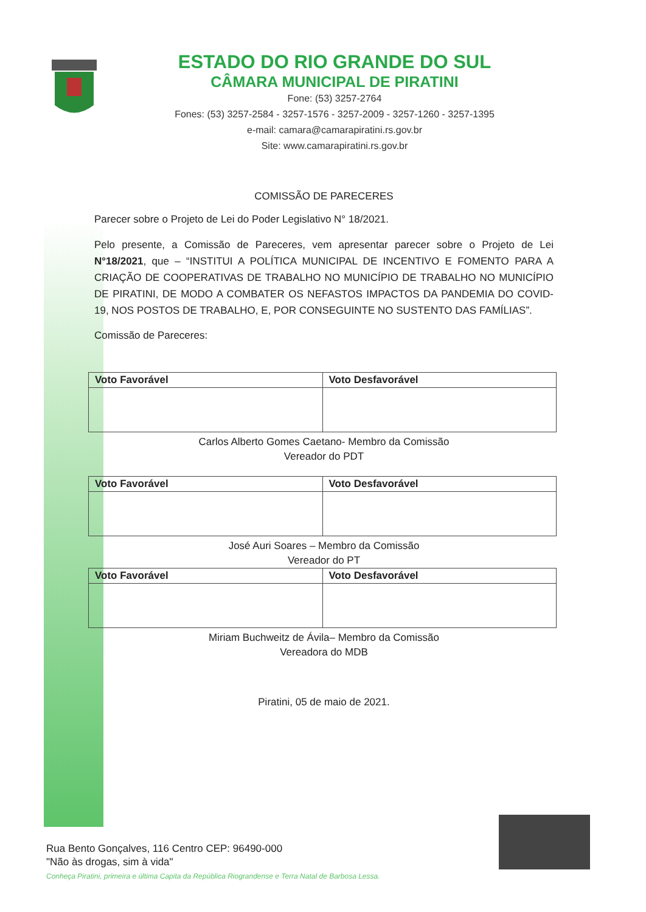ESTADO DO RIO GRANDE DO SUL
CÂMARA MUNICIPAL DE PIRATINI
Fone: (53) 3257-2764
Fones: (53) 3257-2584 - 3257-1576 - 3257-2009 - 3257-1260 - 3257-1395
e-mail: camara@camarapiratini.rs.gov.br
Site: www.camarapiratini.rs.gov.br
COMISSÃO DE PARECERES
Parecer sobre o Projeto de Lei do Poder Legislativo N° 18/2021.
Pelo presente, a Comissão de Pareceres, vem apresentar parecer sobre o Projeto de Lei N°18/2021, que – “INSTITUI A POLÍTICA MUNICIPAL DE INCENTIVO E FOMENTO PARA A CRIAÇÃO DE COOPERATIVAS DE TRABALHO NO MUNICÍPIO DE TRABALHO NO MUNICÍPIO DE PIRATINI, DE MODO A COMBATER OS NEFASTOS IMPACTOS DA PANDEMIA DO COVID-19, NOS POSTOS DE TRABALHO, E, POR CONSEGUINTE NO SUSTENTO DAS FAMÍLIAS”.
Comissão de Pareceres:
| Voto Favorável | Voto Desfavorável |
| --- | --- |
Carlos Alberto Gomes Caetano- Membro da Comissão
Vereador do PDT
| Voto Favorável | Voto Desfavorável |
| --- | --- |
José Auri Soares – Membro da Comissão
Vereador do PT
| Voto Favorável | Voto Desfavorável |
| --- | --- |
Miriam Buchweitz de Ávila– Membro da Comissão
Vereadora do MDB
Piratini, 05 de maio de 2021.
Rua Bento Gonçalves, 116 Centro CEP: 96490-000
"Não às drogas, sim à vida"
Conheça Piratini, primeira e última Capita da República Riograndense e Terra Natal de Barbosa Lessa.